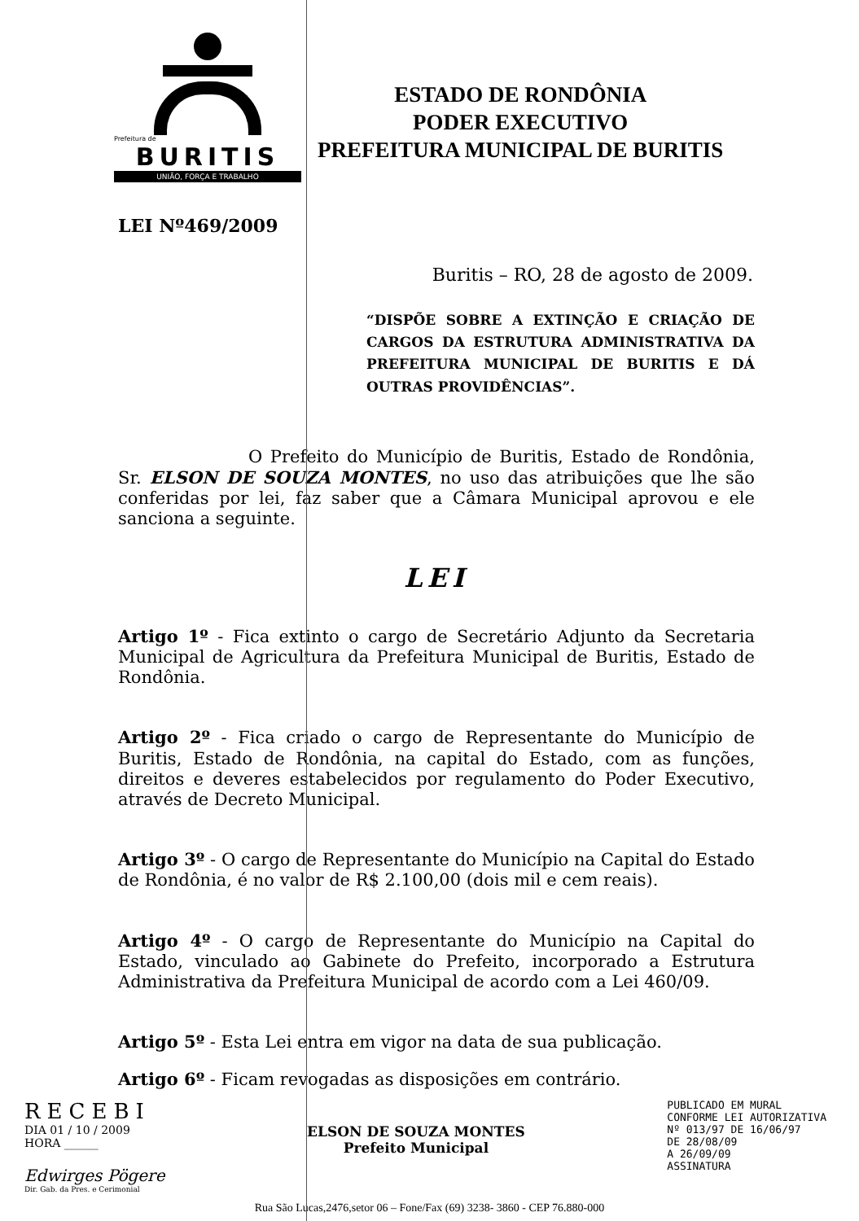Prefeitura de
BURITIS
UNIÃO, FORÇA E TRABALHO
ESTADO DE RONDÔNIA
PODER EXECUTIVO
PREFEITURA MUNICIPAL DE BURITIS
LEI Nº469/2009
Buritis – RO, 28 de agosto de 2009.
“DISPÕE SOBRE A EXTINÇÃO E CRIAÇÃO DE CARGOS DA ESTRUTURA ADMINISTRATIVA DA PREFEITURA MUNICIPAL DE BURITIS E DÁ OUTRAS PROVIDÊNCIAS”.
O Prefeito do Município de Buritis, Estado de Rondônia, Sr. ELSON DE SOUZA MONTES, no uso das atribuições que lhe são conferidas por lei, faz saber que a Câmara Municipal aprovou e ele sanciona a seguinte.
LEI
Artigo 1º - Fica extinto o cargo de Secretário Adjunto da Secretaria Municipal de Agricultura da Prefeitura Municipal de Buritis, Estado de Rondônia.
Artigo 2º - Fica criado o cargo de Representante do Município de Buritis, Estado de Rondônia, na capital do Estado, com as funções, direitos e deveres estabelecidos por regulamento do Poder Executivo, através de Decreto Municipal.
Artigo 3º - O cargo de Representante do Município na Capital do Estado de Rondônia, é no valor de R$ 2.100,00 (dois mil e cem reais).
Artigo 4º - O cargo de Representante do Município na Capital do Estado, vinculado ao Gabinete do Prefeito, incorporado a Estrutura Administrativa da Prefeitura Municipal de acordo com a Lei 460/09.
Artigo 5º - Esta Lei entra em vigor na data de sua publicação.
Artigo 6º - Ficam revogadas as disposições em contrário.
RECEBI
DIA 01 / 10 / 2009
HORA ______
Edwirges Pögere
Dir. Gab. da Pres. e Cerimonial
ELSON DE SOUZA MONTES
Prefeito Municipal
PUBLICADO EM MURAL
CONFORME LEI AUTORIZATIVA
Nº 013/97 DE 16/06/97
DE 28/08/09
A 26/09/09
ASSINATURA
Rua São Lucas,2476,setor 06 – Fone/Fax (69) 3238- 3860 - CEP 76.880-000